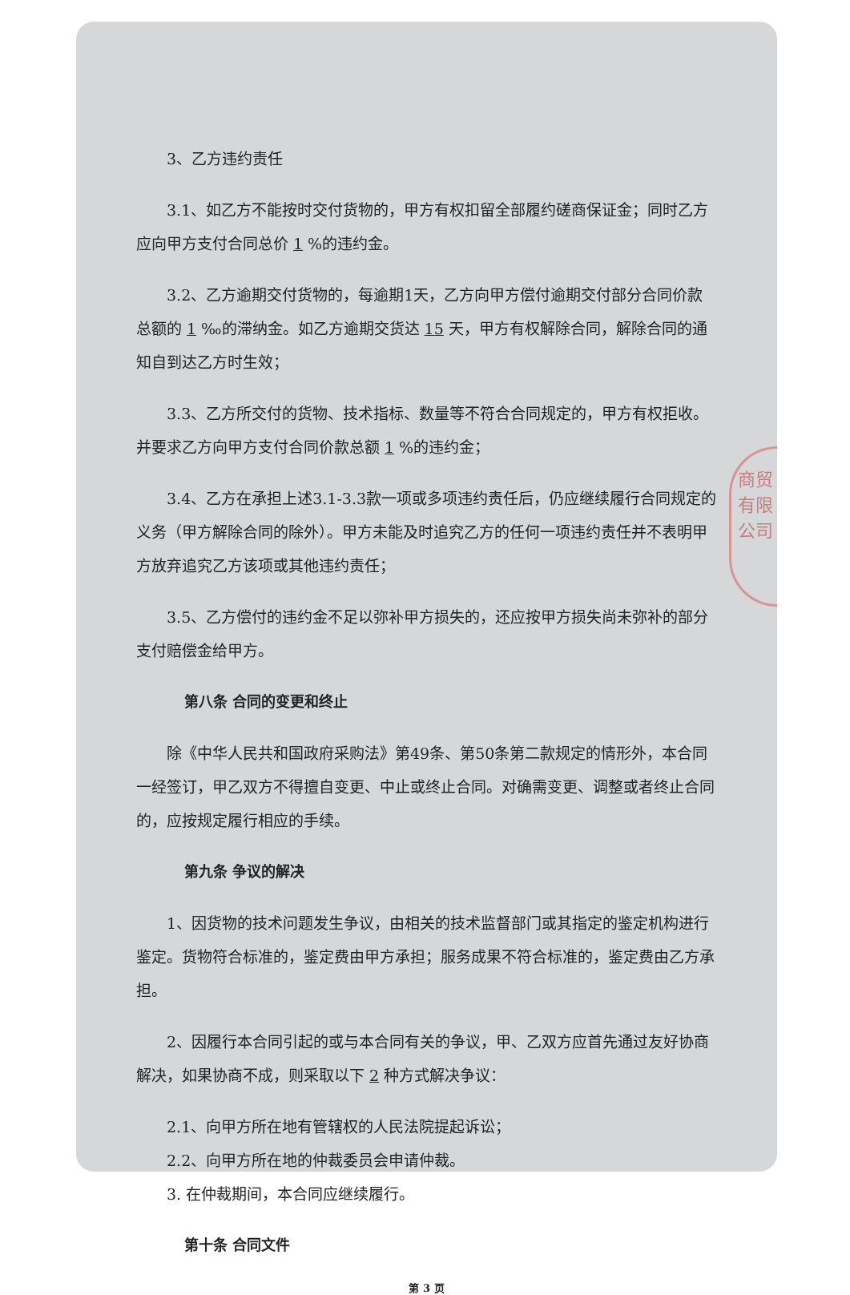商贸有限公司
3、乙方违约责任
3.1、如乙方不能按时交付货物的，甲方有权扣留全部履约磋商保证金；同时乙方应向甲方支付合同总价 1%的违约金。
3.2、乙方逾期交付货物的，每逾期1天，乙方向甲方偿付逾期交付部分合同价款总额的 1 ‰的滞纳金。如乙方逾期交货达 15 天，甲方有权解除合同，解除合同的通知自到达乙方时生效；
3.3、乙方所交付的货物、技术指标、数量等不符合合同规定的，甲方有权拒收。并要求乙方向甲方支付合同价款总额 1%的违约金；
3.4、乙方在承担上述3.1-3.3款一项或多项违约责任后，仍应继续履行合同规定的义务（甲方解除合同的除外）。甲方未能及时追究乙方的任何一项违约责任并不表明甲方放弃追究乙方该项或其他违约责任；
3.5、乙方偿付的违约金不足以弥补甲方损失的，还应按甲方损失尚未弥补的部分支付赔偿金给甲方。
第八条 合同的变更和终止
除《中华人民共和国政府采购法》第49条、第50条第二款规定的情形外，本合同一经签订，甲乙双方不得擅自变更、中止或终止合同。对确需变更、调整或者终止合同的，应按规定履行相应的手续。
第九条 争议的解决
1、因货物的技术问题发生争议，由相关的技术监督部门或其指定的鉴定机构进行鉴定。货物符合标准的，鉴定费由甲方承担；服务成果不符合标准的，鉴定费由乙方承担。
2、因履行本合同引起的或与本合同有关的争议，甲、乙双方应首先通过友好协商解决，如果协商不成，则采取以下 2 种方式解决争议：
2.1、向甲方所在地有管辖权的人民法院提起诉讼；
2.2、向甲方所在地的仲裁委员会申请仲裁。
3. 在仲裁期间，本合同应继续履行。
第十条 合同文件
第 3 页